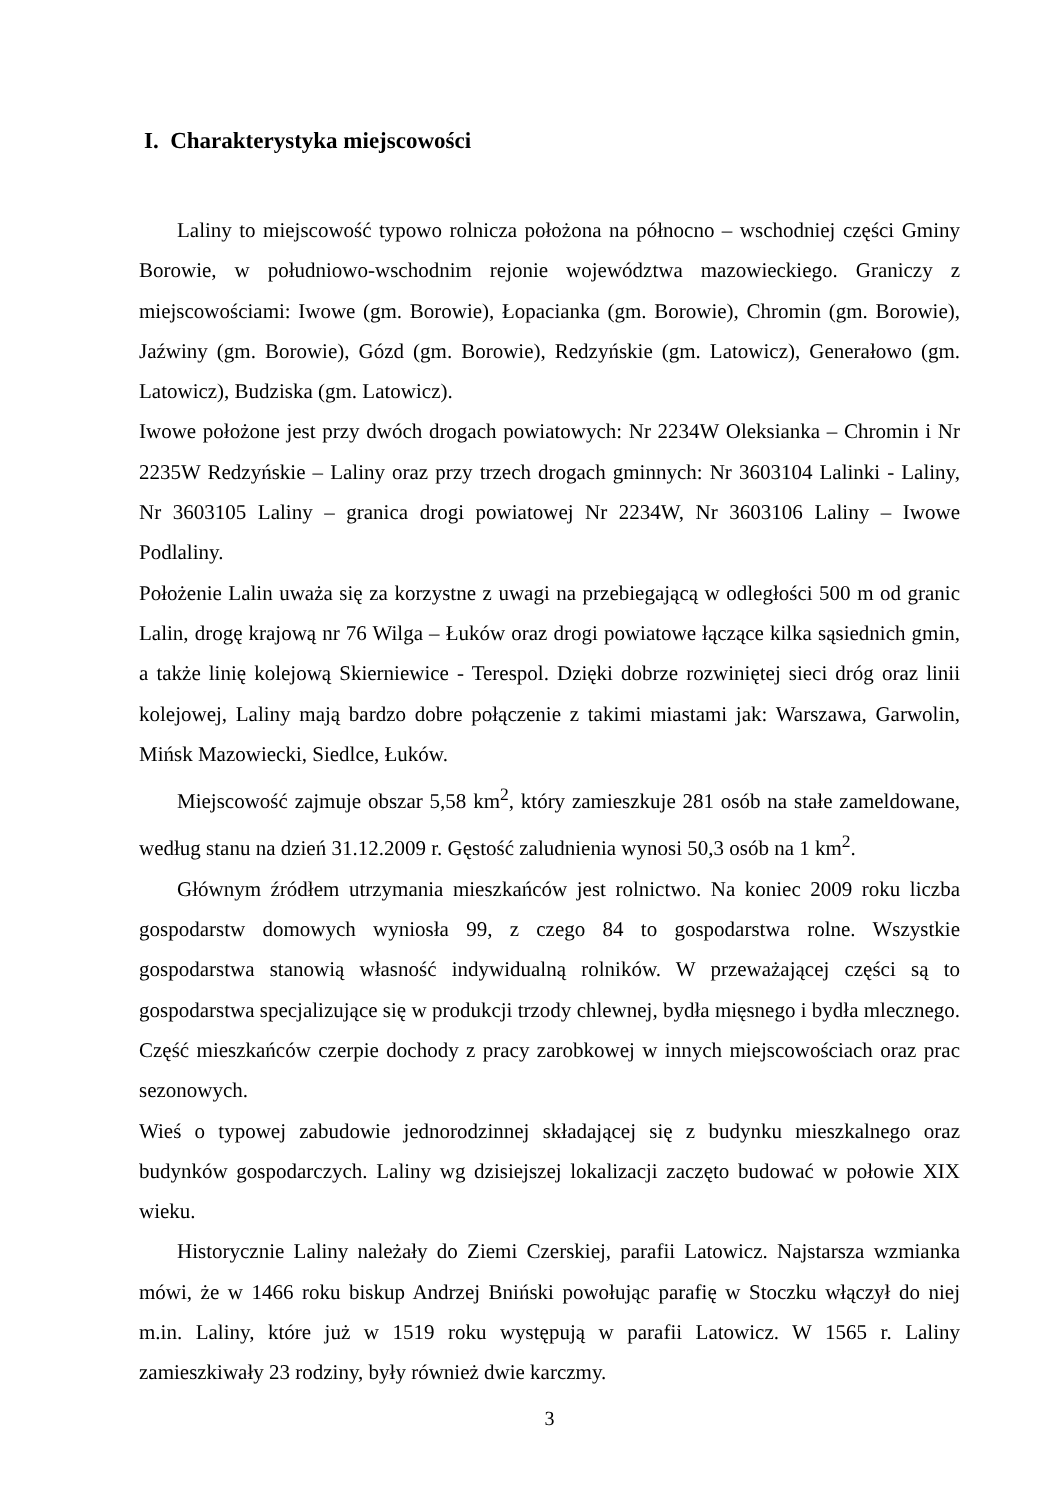I. Charakterystyka miejscowości
Laliny to miejscowość typowo rolnicza położona na północno – wschodniej części Gminy Borowie, w południowo-wschodnim rejonie województwa mazowieckiego. Graniczy z miejscowościami: Iwowe (gm. Borowie), Łopacianka (gm. Borowie), Chromin (gm. Borowie), Jaźwiny (gm. Borowie), Gózd (gm. Borowie), Redzyńskie (gm. Latowicz), Generałowo (gm. Latowicz), Budziska (gm. Latowicz).
Iwowe położone jest przy dwóch drogach powiatowych: Nr 2234W Oleksianka – Chromin i Nr 2235W Redzyńskie – Laliny oraz przy trzech drogach gminnych: Nr 3603104 Lalinki - Laliny, Nr 3603105 Laliny – granica drogi powiatowej Nr 2234W, Nr 3603106 Laliny – Iwowe Podlaliny.
Położenie Lalin uważa się za korzystne z uwagi na przebiegającą w odległości 500 m od granic Lalin, drogę krajową nr 76 Wilga – Łuków oraz drogi powiatowe łączące kilka sąsiednich gmin, a także linię kolejową Skierniewice - Terespol. Dzięki dobrze rozwiniętej sieci dróg oraz linii kolejowej, Laliny mają bardzo dobre połączenie z takimi miastami jak: Warszawa, Garwolin, Mińsk Mazowiecki, Siedlce, Łuków.
Miejscowość zajmuje obszar 5,58 km<sup>2</sup>, który zamieszkuje 281 osób na stałe zameldowane, według stanu na dzień 31.12.2009 r. Gęstość zaludnienia wynosi 50,3 osób na 1 km<sup>2</sup>.
Głównym źródłem utrzymania mieszkańców jest rolnictwo. Na koniec 2009 roku liczba gospodarstw domowych wyniosła 99, z czego 84 to gospodarstwa rolne. Wszystkie gospodarstwa stanowią własność indywidualną rolników. W przeważającej części są to gospodarstwa specjalizujące się w produkcji trzody chlewnej, bydła mięsnego i bydła mlecznego. Część mieszkańców czerpie dochody z pracy zarobkowej w innych miejscowościach oraz prac sezonowych.
Wieś o typowej zabudowie jednorodzinnej składającej się z budynku mieszkalnego oraz budynków gospodarczych. Laliny wg dzisiejszej lokalizacji zaczęto budować w połowie XIX wieku.
Historycznie Laliny należały do Ziemi Czerskiej, parafii Latowicz. Najstarsza wzmianka mówi, że w 1466 roku biskup Andrzej Bniński powołując parafię w Stoczku włączył do niej m.in. Laliny, które już w 1519 roku występują w parafii Latowicz. W 1565 r. Laliny zamieszkiwały 23 rodziny, były również dwie karczmy.
3